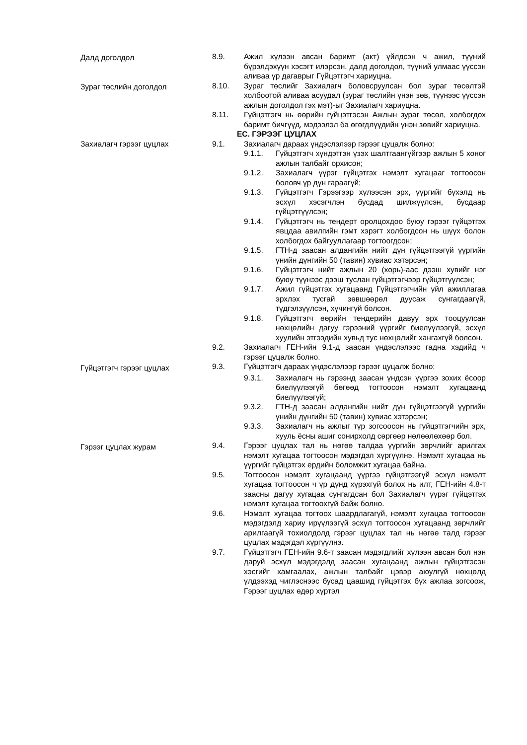Далд доголдол 8.9. Ажил хүлээн авсан баримт (акт) үйлдсэн ч ажил, түүний бүрэлдэхүүн хэсэгт илэрсэн, далд доголдол, түүний улмаас үүссэн аливаа үр дагаврыг Гүйцэтгэгч хариуцна.
Зураг төслийн доголдол 8.10. Зураг төслийг Захиалагч боловсруулсан бол зураг төсөлтэй холбоотой аливаа асуудал (зураг төслийн үнэн зөв, түүнээс үүссэн ажлын доголдол гэх мэт)-ыг Захиалагч хариуцна.
8.11. Гүйцэтгэгч нь өөрийн гүйцэтгэсэн Ажлын зураг төсөл, холбогдох баримт бичгүүд, мэдээлэл ба өгөгдлүүдийн үнэн зөвийг хариуцна.
ЕС. ГЭРЭЭГ ЦУЦЛАХ
Захиалагч гэрээг цуцлах 9.1. Захиалагч дараах үндэслэлээр гэрээг цуцалж болно:
9.1.1. Гүйцэтгэгч хүндэтгэн үзэх шалтгаангүйгээр ажлын 5 хоног ажлын талбайг орхисон;
9.1.2. Захиалагч үүрэг гүйцэтгэх нэмэлт хугацааг тогтоосон боловч үр дүн гараагүй;
9.1.3. Гүйцэтгэгч Гэрээгээр хүлээсэн эрх, үүргийг бүхэлд нь эсхүл хэсэгчлэн бусдад шилжүүлсэн, бусдаар гүйцэтгүүлсэн;
9.1.4. Гүйцэтгэгч нь тендерт оролцохдоо буюу гэрээг гүйцэтгэх явцдаа авилгийн гэмт хэрэгт холбогдсон нь шүүх болон холбогдох байгууллагаар тогтоогдсон;
9.1.5. ГТН-д заасан алдангийн нийт дүн гүйцэтгээгүй үүргийн үнийн дүнгийн 50 (тавин) хувиас хэтэрсэн;
9.1.6. Гүйцэтгэгч нийт ажлын 20 (хорь)-аас дээш хувийг нэг буюу түүнээс дээш туслан гүйцэтгэгчээр гүйцэтгүүлсэн;
9.1.7. Ажил гүйцэтгэх хугацаанд Гүйцэтгэгчийн үйл ажиллагаа эрхлэх тусгай зөвшөөрөл дуусаж сунгагдаагүй, түдгэлзүүлсэн, хүчингүй болсон.
9.1.8. Гүйцэтгэгч өөрийн тендерийн давуу эрх тооцуулсан нөхцөлийн дагуу гэрээний үүргийг биелүүлээгүй, эсхүл хуулийн этгээдийн хувьд тус нөхцөлийг хангахгүй болсон.
9.2. Захиалагч ГЕН-ийн 9.1-д заасан үндэслэлээс гадна хэдийд ч гэрээг цуцалж болно.
Гүйцэтгэгч гэрээг цуцлах
9.3. Гүйцэтгэгч дараах үндэслэлээр гэрээг цуцалж болно:
9.3.1. Захиалагч нь гэрээнд заасан үндсэн үүргээ зохих ёсоор биелүүлээгүй бөгөөд тогтоосон нэмэлт хугацаанд биелүүлээгүй;
9.3.2. ГТН-д заасан алдангийн нийт дүн гүйцэтгээгүй үүргийн үнийн дүнгийн 50 (тавин) хувиас хэтэрсэн;
9.3.3. Захиалагч нь ажлыг түр зогсоосон нь гүйцэтгэгчийн эрх, хууль ёсны ашиг сонирхолд сөргөөр нөлөөлөхөөр бол.
Гэрээг цуцлах журам
9.4. Гэрээг цуцлах тал нь нөгөө талдаа үүргийн зөрчлийг арилгах нэмэлт хугацаа тогтоосон мэдэгдэл хүргүүлнэ. Нэмэлт хугацаа нь үүргийг гүйцэтгэх ердийн боломжит хугацаа байна.
9.5. Тогтоосон нэмэлт хугацаанд үүргээ гүйцэтгээгүй эсхүл нэмэлт хугацаа тогтоосон ч үр дүнд хүрэхгүй болох нь илт, ГЕН-ийн 4.8-т заасны дагуу хугацаа сунгагдсан бол Захиалагч үүрэг гүйцэтгэх нэмэлт хугацаа тогтоохгүй байж болно.
9.6. Нэмэлт хугацаа тогтоох шаардлагагүй, нэмэлт хугацаа тогтоосон мэдэгдэлд хариу ирүүлээгүй эсхүл тогтоосон хугацаанд зөрчлийг арилгаагүй тохиолдолд гэрээг цуцлах тал нь нөгөө талд гэрээг цуцлах мэдэгдэл хүргүүлнэ.
9.7. Гүйцэтгэгч ГЕН-ийн 9.6-т заасан мэдэгдлийг хүлээн авсан бол нэн даруй эсхүл мэдэгдэлд заасан хугацаанд ажлын гүйцэтгэсэн хэсгийг хамгаалах, ажлын талбайг цэвэр аюулгүй нөхцөлд үлдээхэд чиглэснээс бусад цаашид гүйцэтгэх бүх ажлаа зогсоож, Гэрээг цуцлах өдөр хүртэл